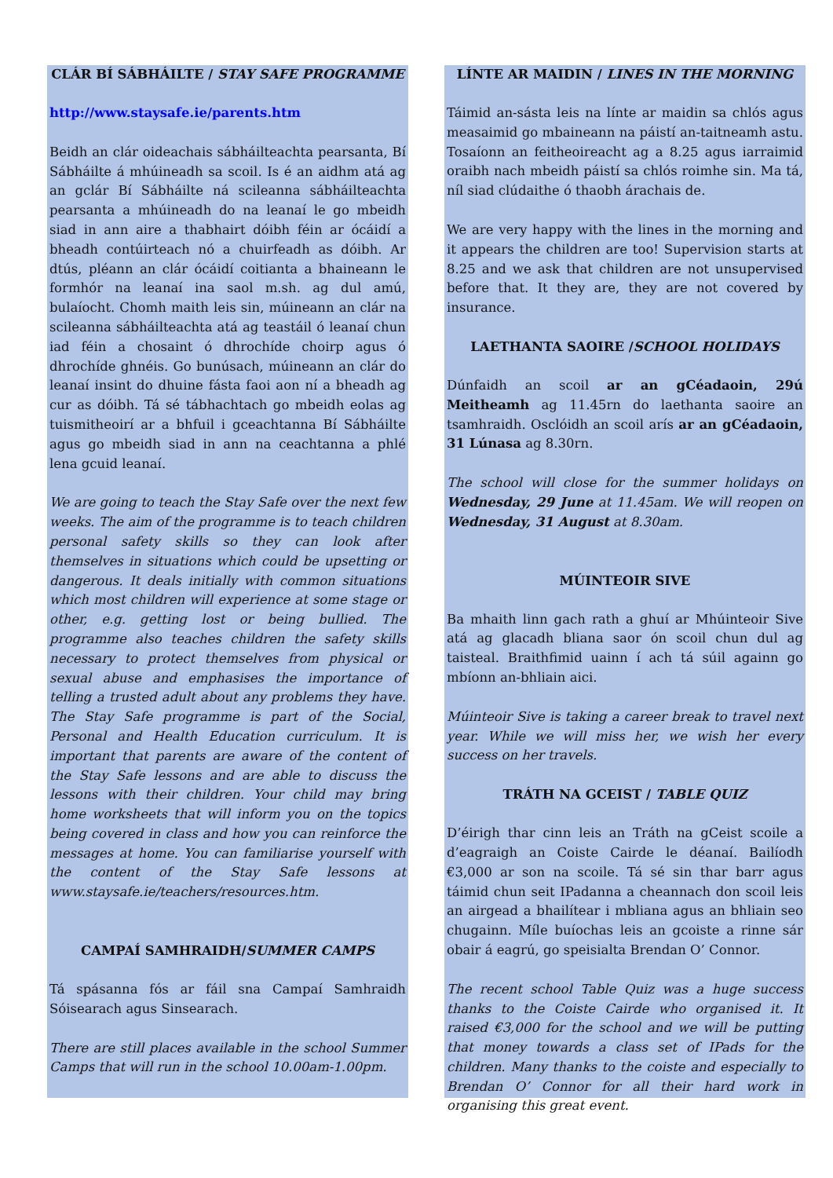CLÁR BÍ SÁBHÁILTE / STAY SAFE PROGRAMME
http://www.staysafe.ie/parents.htm
Beidh an clár oideachais sábháilteachta pearsanta, Bí Sábháilte á mhúineadh sa scoil. Is é an aidhm atá ag an gclár Bí Sábháilte ná scileanna sábháilteachta pearsanta a mhúineadh do na leanaí le go mbeidh siad in ann aire a thabhairt dóibh féin ar ócáidí a bheadh contúirteach nó a chuirfeadh as dóibh. Ar dtús, pléann an clár ócáidí coitianta a bhaineann le formhór na leanaí ina saol m.sh. ag dul amú, bulaíocht. Chomh maith leis sin, múineann an clár na scileanna sábháilteachta atá ag teastáil ó leanaí chun iad féin a chosaint ó dhrochíde choirp agus ó dhrochíde ghnéis. Go bunúsach, múineann an clár do leanaí insint do dhuine fásta faoi aon ní a bheadh ag cur as dóibh. Tá sé tábhachtach go mbeidh eolas ag tuismitheoirí ar a bhfuil i gceachtanna Bí Sábháilte agus go mbeidh siad in ann na ceachtanna a phlé lena gcuid leanaí.
We are going to teach the Stay Safe over the next few weeks. The aim of the programme is to teach children personal safety skills so they can look after themselves in situations which could be upsetting or dangerous. It deals initially with common situations which most children will experience at some stage or other, e.g. getting lost or being bullied. The programme also teaches children the safety skills necessary to protect themselves from physical or sexual abuse and emphasises the importance of telling a trusted adult about any problems they have. The Stay Safe programme is part of the Social, Personal and Health Education curriculum. It is important that parents are aware of the content of the Stay Safe lessons and are able to discuss the lessons with their children. Your child may bring home worksheets that will inform you on the topics being covered in class and how you can reinforce the messages at home. You can familiarise yourself with the content of the Stay Safe lessons at www.staysafe.ie/teachers/resources.htm.
CAMPAÍ SAMHRAIDH/SUMMER CAMPS
Tá spásanna fós ar fáil sna Campaí Samhraidh Sóisearach agus Sinsearach.
There are still places available in the school Summer Camps that will run in the school 10.00am-1.00pm.
LÍNTE AR MAIDIN / LINES IN THE MORNING
Táimid an-sásta leis na línte ar maidin sa chlós agus measaimid go mbaineann na páistí an-taitneamh astu. Tosaíonn an feitheoireacht ag a 8.25 agus iarraimid oraibh nach mbeidh páistí sa chlós roimhe sin. Ma tá, níl siad clúdaithe ó thaobh árachais de.
We are very happy with the lines in the morning and it appears the children are too! Supervision starts at 8.25 and we ask that children are not unsupervised before that. It they are, they are not covered by insurance.
LAETHANTA SAOIRE /SCHOOL HOLIDAYS
Dúnfaidh an scoil ar an gCéadaoin, 29ú Meitheamh ag 11.45rn do laethanta saoire an tsamhraidh. Osclóidh an scoil arís ar an gCéadaoin, 31 Lúnasa ag 8.30rn.
The school will close for the summer holidays on Wednesday, 29 June at 11.45am. We will reopen on Wednesday, 31 August at 8.30am.
MÚINTEOIR SIVE
Ba mhaith linn gach rath a ghuí ar Mhúinteoir Sive atá ag glacadh bliana saor ón scoil chun dul ag taisteal. Braithfimid uainn í ach tá súil againn go mbíonn an-bhliain aici.
Múinteoir Sive is taking a career break to travel next year. While we will miss her, we wish her every success on her travels.
TRÁTH NA GCEIST / TABLE QUIZ
D’éirigh thar cinn leis an Tráth na gCeist scoile a d’eagraigh an Coiste Cairde le déanaí. Bailíodh €3,000 ar son na scoile. Tá sé sin thar barr agus táimid chun seit IPadanna a cheannach don scoil leis an airgead a bhailítear i mbliana agus an bhliain seo chugainn. Míle buíochas leis an gcoiste a rinne sár obair á eagrú, go speisialta Brendan O’ Connor.
The recent school Table Quiz was a huge success thanks to the Coiste Cairde who organised it. It raised €3,000 for the school and we will be putting that money towards a class set of IPads for the children. Many thanks to the coiste and especially to Brendan O’ Connor for all their hard work in organising this great event.